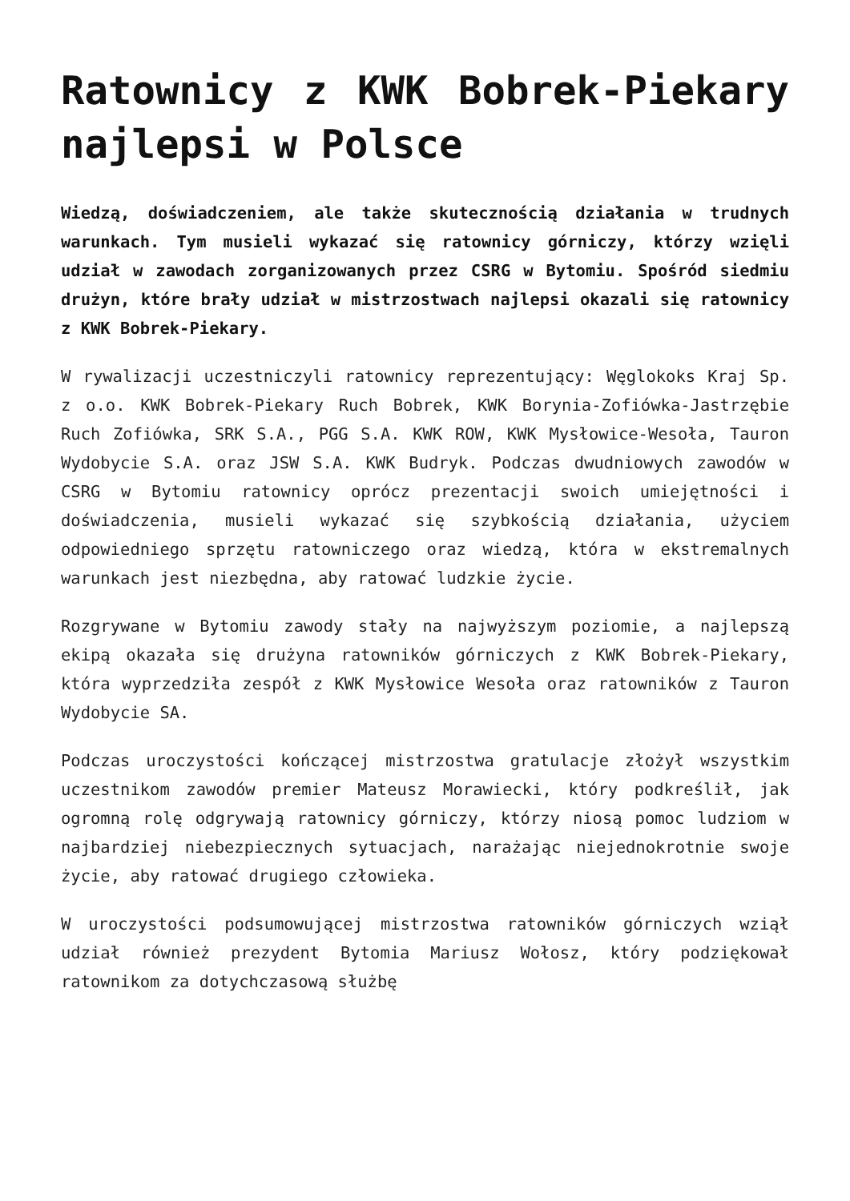Ratownicy z KWK Bobrek-Piekary najlepsi w Polsce
Wiedzą, doświadczeniem, ale także skutecznością działania w trudnych warunkach. Tym musieli wykazać się ratownicy górniczy, którzy wzięli udział w zawodach zorganizowanych przez CSRG w Bytomiu. Spośród siedmiu drużyn, które brały udział w mistrzostwach najlepsi okazali się ratownicy z KWK Bobrek-Piekary.
W rywalizacji uczestniczyli ratownicy reprezentujący: Węglokoks Kraj Sp. z o.o. KWK Bobrek-Piekary Ruch Bobrek, KWK Borynia-Zofiówka-Jastrzębie Ruch Zofiówka, SRK S.A., PGG S.A. KWK ROW, KWK Mysłowice-Wesoła, Tauron Wydobycie S.A. oraz JSW S.A. KWK Budryk. Podczas dwudniowych zawodów w CSRG w Bytomiu ratownicy oprócz prezentacji swoich umiejętności i doświadczenia, musieli wykazać się szybkością działania, użyciem odpowiedniego sprzętu ratowniczego oraz wiedzą, która w ekstremalnych warunkach jest niezbędna, aby ratować ludzkie życie.
Rozgrywane w Bytomiu zawody stały na najwyższym poziomie, a najlepszą ekipą okazała się drużyna ratowników górniczych z KWK Bobrek-Piekary, która wyprzedziła zespół z KWK Mysłowice Wesoła oraz ratowników z Tauron Wydobycie SA.
Podczas uroczystości kończącej mistrzostwa gratulacje złożył wszystkim uczestnikom zawodów premier Mateusz Morawiecki, który podkreślił, jak ogromną rolę odgrywają ratownicy górniczy, którzy niosą pomoc ludziom w najbardziej niebezpiecznych sytuacjach, narażając niejednokrotnie swoje życie, aby ratować drugiego człowieka.
W uroczystości podsumowującej mistrzostwa ratowników górniczych wziął udział również prezydent Bytomia Mariusz Wołosz, który podziękował ratownikom za dotychczasową służbę